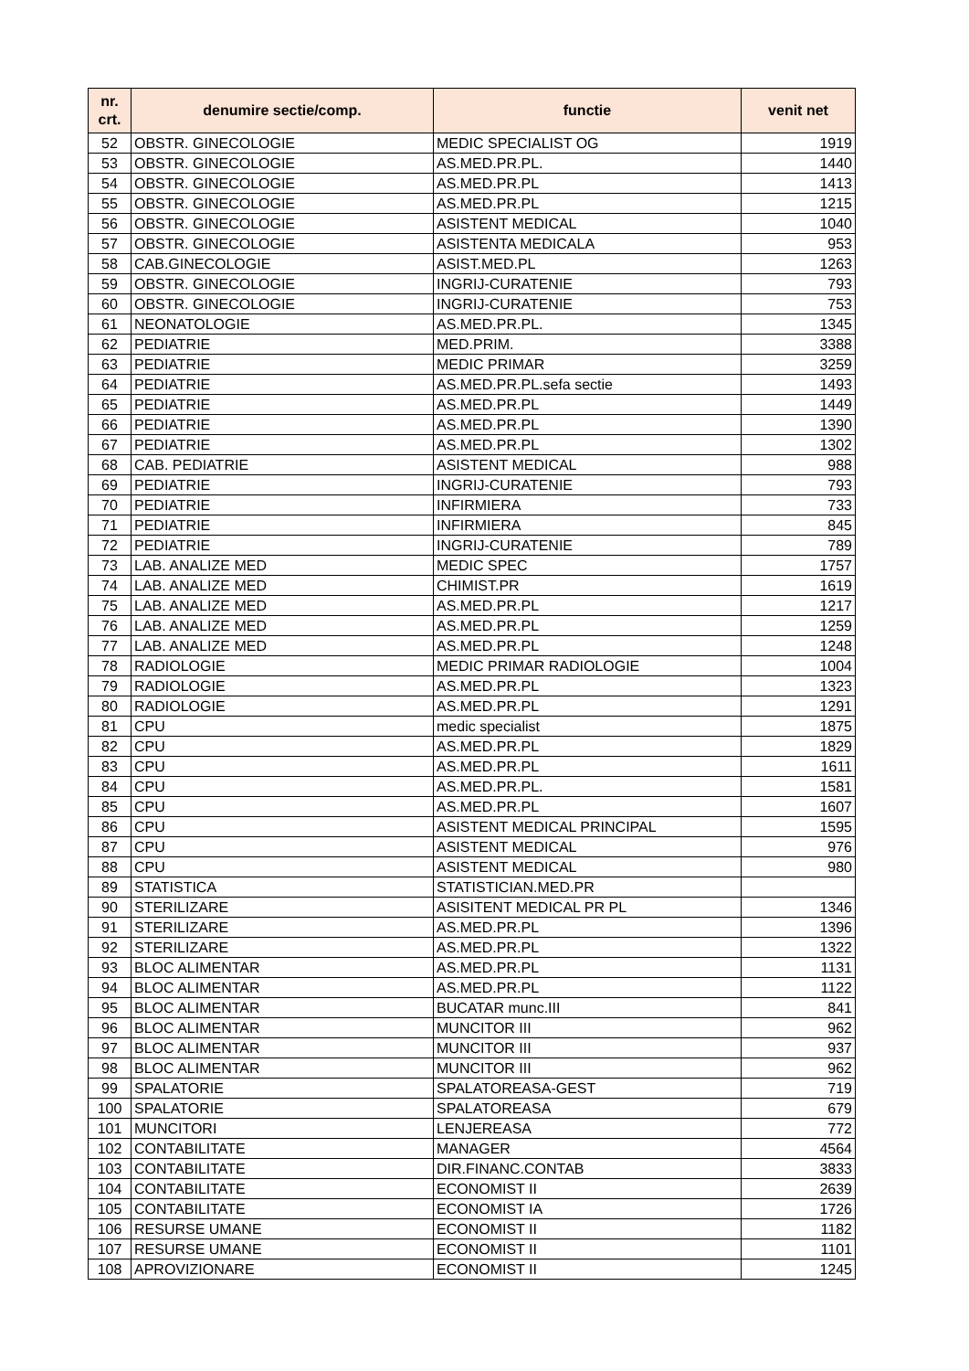| nr. crt. | denumire sectie/comp. | functie | venit net |
| --- | --- | --- | --- |
| 52 | OBSTR. GINECOLOGIE | MEDIC SPECIALIST OG | 1919 |
| 53 | OBSTR. GINECOLOGIE | AS.MED.PR.PL. | 1440 |
| 54 | OBSTR. GINECOLOGIE | AS.MED.PR.PL | 1413 |
| 55 | OBSTR. GINECOLOGIE | AS.MED.PR.PL | 1215 |
| 56 | OBSTR. GINECOLOGIE | ASISTENT MEDICAL | 1040 |
| 57 | OBSTR. GINECOLOGIE | ASISTENTA MEDICALA | 953 |
| 58 | CAB.GINECOLOGIE | ASIST.MED.PL | 1263 |
| 59 | OBSTR. GINECOLOGIE | INGRIJ-CURATENIE | 793 |
| 60 | OBSTR. GINECOLOGIE | INGRIJ-CURATENIE | 753 |
| 61 | NEONATOLOGIE | AS.MED.PR.PL. | 1345 |
| 62 | PEDIATRIE | MED.PRIM. | 3388 |
| 63 | PEDIATRIE | MEDIC PRIMAR | 3259 |
| 64 | PEDIATRIE | AS.MED.PR.PL.sefa sectie | 1493 |
| 65 | PEDIATRIE | AS.MED.PR.PL | 1449 |
| 66 | PEDIATRIE | AS.MED.PR.PL | 1390 |
| 67 | PEDIATRIE | AS.MED.PR.PL | 1302 |
| 68 | CAB. PEDIATRIE | ASISTENT MEDICAL | 988 |
| 69 | PEDIATRIE | INGRIJ-CURATENIE | 793 |
| 70 | PEDIATRIE | INFIRMIERA | 733 |
| 71 | PEDIATRIE | INFIRMIERA | 845 |
| 72 | PEDIATRIE | INGRIJ-CURATENIE | 789 |
| 73 | LAB. ANALIZE MED | MEDIC SPEC | 1757 |
| 74 | LAB. ANALIZE MED | CHIMIST.PR | 1619 |
| 75 | LAB. ANALIZE MED | AS.MED.PR.PL | 1217 |
| 76 | LAB. ANALIZE MED | AS.MED.PR.PL | 1259 |
| 77 | LAB. ANALIZE MED | AS.MED.PR.PL | 1248 |
| 78 | RADIOLOGIE | MEDIC PRIMAR RADIOLOGIE | 1004 |
| 79 | RADIOLOGIE | AS.MED.PR.PL | 1323 |
| 80 | RADIOLOGIE | AS.MED.PR.PL | 1291 |
| 81 | CPU | medic specialist | 1875 |
| 82 | CPU | AS.MED.PR.PL | 1829 |
| 83 | CPU | AS.MED.PR.PL | 1611 |
| 84 | CPU | AS.MED.PR.PL. | 1581 |
| 85 | CPU | AS.MED.PR.PL | 1607 |
| 86 | CPU | ASISTENT MEDICAL PRINCIPAL | 1595 |
| 87 | CPU | ASISTENT MEDICAL | 976 |
| 88 | CPU | ASISTENT MEDICAL | 980 |
| 89 | STATISTICA | STATISTICIAN.MED.PR | |
| 90 | STERILIZARE | ASISITENT MEDICAL PR PL | 1346 |
| 91 | STERILIZARE | AS.MED.PR.PL | 1396 |
| 92 | STERILIZARE | AS.MED.PR.PL | 1322 |
| 93 | BLOC ALIMENTAR | AS.MED.PR.PL | 1131 |
| 94 | BLOC ALIMENTAR | AS.MED.PR.PL | 1122 |
| 95 | BLOC ALIMENTAR | BUCATAR munc.III | 841 |
| 96 | BLOC ALIMENTAR | MUNCITOR III | 962 |
| 97 | BLOC ALIMENTAR | MUNCITOR III | 937 |
| 98 | BLOC ALIMENTAR | MUNCITOR III | 962 |
| 99 | SPALATORIE | SPALATOREASA-GEST | 719 |
| 100 | SPALATORIE | SPALATOREASA | 679 |
| 101 | MUNCITORI | LENJEREASA | 772 |
| 102 | CONTABILITATE | MANAGER | 4564 |
| 103 | CONTABILITATE | DIR.FINANC.CONTAB | 3833 |
| 104 | CONTABILITATE | ECONOMIST II | 2639 |
| 105 | CONTABILITATE | ECONOMIST IA | 1726 |
| 106 | RESURSE UMANE | ECONOMIST II | 1182 |
| 107 | RESURSE UMANE | ECONOMIST II | 1101 |
| 108 | APROVIZIONARE | ECONOMIST II | 1245 |